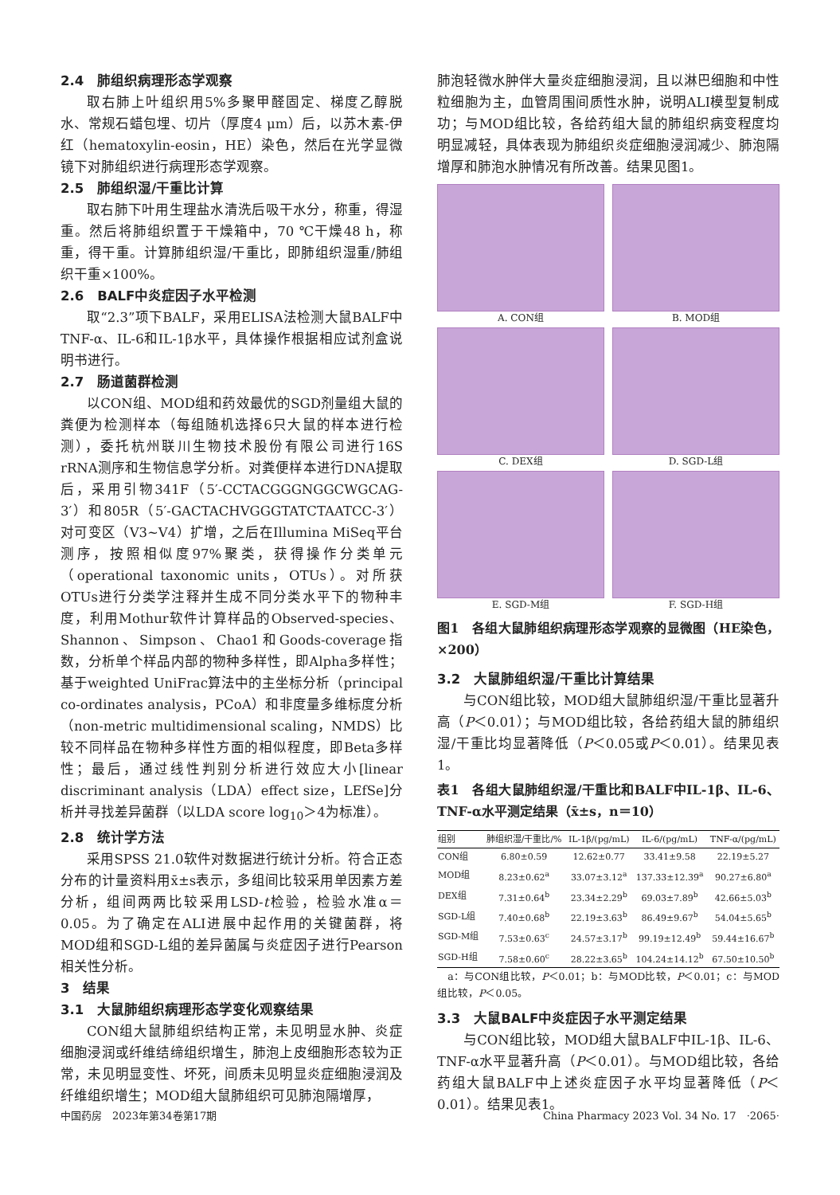2.4　肺组织病理形态学观察
取右肺上叶组织用5%多聚甲醛固定、梯度乙醇脱水、常规石蜡包埋、切片（厚度4 μm）后，以苏木素-伊红（hematoxylin-eosin，HE）染色，然后在光学显微镜下对肺组织进行病理形态学观察。
2.5　肺组织湿/干重比计算
取右肺下叶用生理盐水清洗后吸干水分，称重，得湿重。然后将肺组织置于干燥箱中，70 ℃干燥48 h，称重，得干重。计算肺组织湿/干重比，即肺组织湿重/肺组织干重×100%。
2.6　BALF中炎症因子水平检测
取“2.3”项下BALF，采用ELISA法检测大鼠BALF中TNF-α、IL-6和IL-1β水平，具体操作根据相应试剂盒说明书进行。
2.7　肠道菌群检测
以CON组、MOD组和药效最优的SGD剂量组大鼠的粪便为检测样本（每组随机选择6只大鼠的样本进行检测），委托杭州联川生物技术股份有限公司进行16S rRNA测序和生物信息学分析。对粪便样本进行DNA提取后，采用引物341F（5′-CCTACGGGNGGCWGCAG-3′）和805R（5′-GACTACHVGGGTATCTAATCC-3′）对可变区（V3~V4）扩增，之后在Illumina MiSeq平台测序，按照相似度97%聚类，获得操作分类单元（operational taxonomic units，OTUs）。对所获OTUs进行分类学注释并生成不同分类水平下的物种丰度，利用Mothur软件计算样品的Observed-species、Shannon、Simpson、Chao1和Goods-coverage指数，分析单个样品内部的物种多样性，即Alpha多样性；基于weighted UniFrac算法中的主坐标分析（principal co-ordinates analysis，PCoA）和非度量多维标度分析（non-metric multidimensional scaling，NMDS）比较不同样品在物种多样性方面的相似程度，即Beta多样性；最后，通过线性判别分析进行效应大小[linear discriminant analysis（LDA）effect size，LEfSe]分析并寻找差异菌群（以LDA score log<sub>10</sub>＞4为标准）。
2.8　统计学方法
采用SPSS 21.0软件对数据进行统计分析。符合正态分布的计量资料用x̄±s表示，多组间比较采用单因素方差分析，组间两两比较采用LSD-t检验，检验水准α＝0.05。为了确定在ALI进展中起作用的关键菌群，将MOD组和SGD-L组的差异菌属与炎症因子进行Pearson相关性分析。
3　结果
3.1　大鼠肺组织病理形态学变化观察结果
CON组大鼠肺组织结构正常，未见明显水肿、炎症细胞浸润或纤维结缔组织增生，肺泡上皮细胞形态较为正常，未见明显变性、坏死，间质未见明显炎症细胞浸润及纤维组织增生；MOD组大鼠肺组织可见肺泡隔增厚，
肺泡轻微水肿伴大量炎症细胞浸润，且以淋巴细胞和中性粒细胞为主，血管周围间质性水肿，说明ALI模型复制成功；与MOD组比较，各给药组大鼠的肺组织病变程度均明显减轻，具体表现为肺组织炎症细胞浸润减少、肺泡隔增厚和肺泡水肿情况有所改善。结果见图1。
A. CON组
B. MOD组
C. DEX组
D. SGD-L组
E. SGD-M组
F. SGD-H组
图1　各组大鼠肺组织病理形态学观察的显微图（HE染色，×200）
3.2　大鼠肺组织湿/干重比计算结果
与CON组比较，MOD组大鼠肺组织湿/干重比显著升高（P＜0.01）；与MOD组比较，各给药组大鼠的肺组织湿/干重比均显著降低（P＜0.05或P＜0.01）。结果见表1。
表1　各组大鼠肺组织湿/干重比和BALF中IL-1β、IL-6、TNF-α水平测定结果（x̄±s，n＝10）
| 组别 | 肺组织湿/干重比/% | IL-1β/(pg/mL) | IL-6/(pg/mL) | TNF-α/(pg/mL) |
| --- | --- | --- | --- | --- |
| CON组 | 6.80±0.59 | 12.62±0.77 | 33.41±9.58 | 22.19±5.27 |
| MOD组 | 8.23±0.62<sup>a</sup> | 33.07±3.12<sup>a</sup> | 137.33±12.39<sup>a</sup> | 90.27±6.80<sup>a</sup> |
| DEX组 | 7.31±0.64<sup>b</sup> | 23.34±2.29<sup>b</sup> | 69.03±7.89<sup>b</sup> | 42.66±5.03<sup>b</sup> |
| SGD-L组 | 7.40±0.68<sup>b</sup> | 22.19±3.63<sup>b</sup> | 86.49±9.67<sup>b</sup> | 54.04±5.65<sup>b</sup> |
| SGD-M组 | 7.53±0.63<sup>c</sup> | 24.57±3.17<sup>b</sup> | 99.19±12.49<sup>b</sup> | 59.44±16.67<sup>b</sup> |
| SGD-H组 | 7.58±0.60<sup>c</sup> | 28.22±3.65<sup>b</sup> | 104.24±14.12<sup>b</sup> | 67.50±10.50<sup>b</sup> |
　a：与CON组比较，P＜0.01；b：与MOD比较，P＜0.01；c：与MOD组比较，P＜0.05。
3.3　大鼠BALF中炎症因子水平测定结果
与CON组比较，MOD组大鼠BALF中IL-1β、IL-6、TNF-α水平显著升高（P＜0.01）。与MOD组比较，各给药组大鼠BALF中上述炎症因子水平均显著降低（P＜0.01）。结果见表1。
中国药房　2023年第34卷第17期 China Pharmacy 2023 Vol. 34 No. 17　·2065·